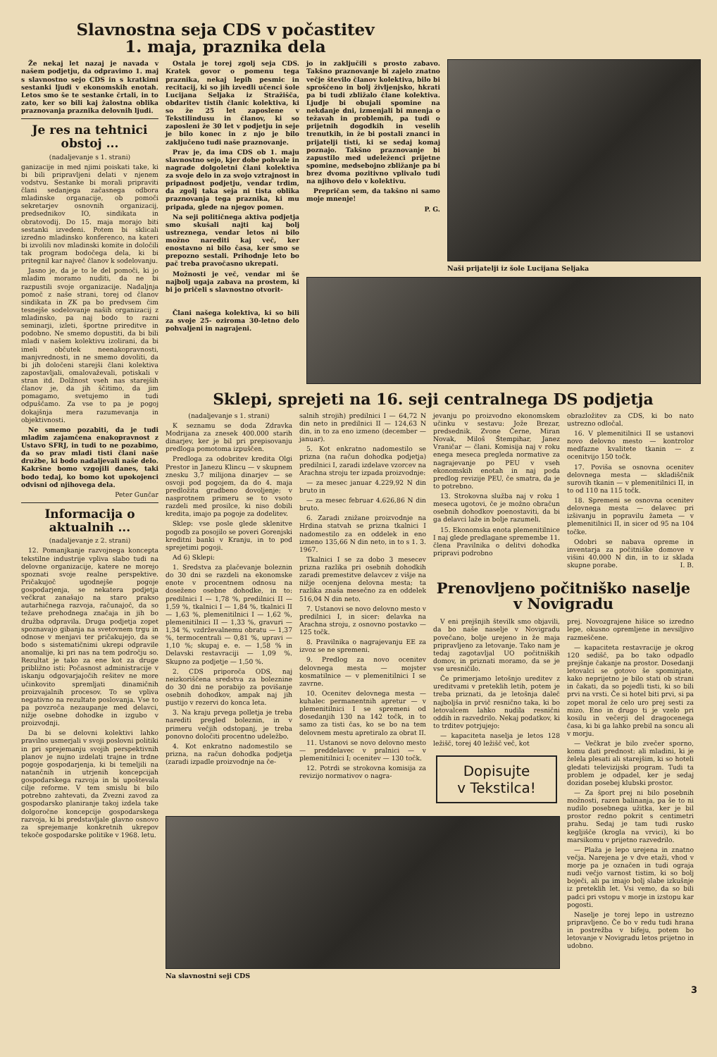Slavnostna seja CDS v počastitev
1. maja, praznika dela
Že nekaj let nazaj je navada v našem podjetju, da odpravimo 1. maj s slavnostno sejo CDS in s kratkimi sestanki ljudi v ekonomskih enotah. Letos smo še te sestanke črtali, in to zato, ker so bili kaj žalostna oblika praznovanja praznika delovnih ljudi.
Je res na tehtnici obstoj ...
(nadaljevanje s 1. strani)
ganizacije in med njimi poiskati take, ki bi bili pripravljeni delati v njenem vodstvu. Sestanke bi morali pripraviti člani sedanjega začasnega odbora mladinske organacije, ob pomoči sekretarjev osnovnih organizacij, predsednikov IO, sindikata in obratovodij. Do 15. maja morajo biti sestanki izvedeni. Potem bi sklicali izredno mladinsko konferenco, na kateri bi izvolili nov mladinski komite in določili tak program bodočega dela, ki bi pritegnil kar največ članov k sodelovanju.
Jasno je, da je to le del pomoči, ki jo mladim moramo nuditi, da ne bi razpustili svoje organizacije. Nadaljnja pomoč z naše strani, torej od članov sindikata in ZK pa bo predvsem čim tesnejše sodelovanje naših organizacij z mladinsko, pa naj bodo to razni seminarji, izleti, športne prireditve in podobno. Ne smemo dopustiti, da bi bili mladi v našem kolektivu izolirani, da bi imeli občutek neenakopravnosti, manjvrednosti, in ne smemo dovoliti, da bi jih določeni starejši člani kolektiva zapostavljali, omalovaževali, potiskali v stran itd. Dolžnost vseh nas starejših članov je, da jih ščitimo, da jim pomagamo, svetujemo in tudi odpuščamo. Za vse to pa je pogoj dokajšnja mera razumevanja in objektivnosti.
Ne smemo pozabiti, da je tudi mladim zajamčena enakopravnost z Ustavo SFRJ, in tudi to ne pozabimo, da so prav mladi tisti člani naše družbe, ki bodo nadaljevali naše delo. Kakršne bomo vzgojili danes, taki bodo tedaj, ko bomo kot upokojenci odvisni od njihovega dela.
Peter Gunčar
Informacija o aktualnih ...
(nadaljevanje z 2. strani)
12. Pomanjkanje razvojnega koncepta tekstilne industrije vpliva slabo tudi na delovne organizacije, katere ne morejo spoznati svoje realne perspektive. Pričakujoč ugodnejše pogoje gospodarjenja, se nekatera podjetja večkrat zanašajo na staro prakso autarhičnega razvoja, računajoč, da so težave prehodnega značaja in jih bo družba odpravila. Druga podjetja zopet spoznavajo gibanja na svetovnem trgu in odnose v menjavi ter pričakujejo, da se bodo s sistematičnimi ukrepi odpravile anomalije, ki pri nas na tem področju so. Rezultat je tako za ene kot za druge približno isti: Počasnost administracije v iskanju odgovarjajočih rešitev ne more učinkovito spremljati dinamičnih proizvajalnih procesov. To se vpliva negativno na rezultate poslovanja. Vse to pa povzroča nezaupanje med delavci, nižje osebne dohodke in izgubo v proizvodnji.
Da bi se delovni kolektivi lahko pravilno usmerjali v svoji poslovni politiki in pri sprejemanju svojih perspektivnih planov je nujno izdelati trajne in trdne pogoje gospodarjenja, ki bi temeljili na natančnih in utrjenih koncepcijah gospodarskega razvoja in bi upoštevala cilje reforme. V tem smislu bi bilo potrebno zahtevati, da Zvezni zavod za gospodarsko planiranje takoj izdela take dolgoročne koncepcije gospodarskega razvoja, ki bi predstavljale glavno osnovo za sprejemanje konkretnih ukrepov tekoče gospodarske politike v 1968. letu.
Ostala je torej zgolj seja CDS. Kratek govor o pomenu tega praznika, nekaj lepih pesmic in recitacij, ki so jih izvedli učenci šole Lucijana Seljaka iz Stražišča, obdaritev tistih članic kolektiva, ki so že 25 let zaposlene v Tekstilindusu in članov, ki so zaposleni že 30 let v podjetju in seje je bilo konec in z njo je bilo zaključeno tudi naše praznovanje.
Prav je, da ima CDS ob 1. maju slavnostno sejo, kjer dobe pohvale in nagrade dolgoletni člani kolektiva za svoje delo in za svojo vztrajnost in pripadnost podjetju, vendar trdim, da zgolj taka seja ni tista oblika praznovanja tega praznika, ki mu pripada, glede na njegov pomen.
Na seji političnega aktiva podjetja smo skušali najti kaj bolj ustreznega, vendar letos ni bilo možno narediti kaj več, ker enostavno ni bilo časa, ker smo se prepozno sestali. Prihodnje leto bo pač treba pravočasno ukrepati.
Možnosti je več, vendar mi še najbolj ugaja zabava na prostem, ki bi jo pričeli s slavnostno otvorit-
Člani našega kolektiva, ki so bili za svoje 25- oziroma 30-letno delo pohvaljeni in nagrajeni.
jo in zaključili s prosto zabavo. Takšno praznovanje bi zajelo znatno večje število članov kolektiva, bilo bi sproščeno in bolj življenjsko, hkrati pa bi tudi zbližalo člane kolektiva. Ljudje bi obujali spomine na nekdanje dni, izmenjali bi mnenja o težavah in problemih, pa tudi o prijetnih dogodkih in veselih trenutkih, in že bi postali znanci in prijatelji tisti, ki se sedaj komaj poznajo. Takšno praznovanje bi zapustilo med udeleženci prijetne spomine, medsebojno zbližanje pa bi brez dvoma pozitivno vplivalo tudi na njihovo delo v kolektivu.
Prepričan sem, da takšno ni samo moje mnenje!
P. G.
Naši prijatelji iz šole Lucijana Seljaka
Sklepi, sprejeti na 16. seji centralnega DS podjetja
(nadaljevanje s 1. strani)
K seznamu se doda Zdravka Modrijana za znesek 400.000 starih dinarjev, ker je bil pri prepisovanju predloga pomotoma izpuščen.
Predloga za odobritev kredita Olgi Prestor in Janezu Klincu — v skupnem znesku 3,7 milijona dinarjev — se osvoji pod pogojem, da do 4. maja predložita gradbeno dovoljenje; v nasprotnem primeru se to vsoto razdeli med prosilce, ki niso dobili kredita, imajo pa pogoje za dodelitev.
Sklep: vse posle glede sklenitve pogodb za posojilo se poveri Gorenjski kreditni banki v Kranju, in to pod sprejetimi pogoji.
Ad 6) Sklepi:
1. Sredstva za plačevanje boleznin do 30 dni se razdeli na ekonomske enote v procentnem odnosu na doseženo osebne dohodke, in to: predilnici I — 1,78 %, predilnici II — 1,59 %, tkalnici I — 1,84 %, tkalnici II — 1,63 %, plemenitilnici I — 1,62 %, plemenitilnici II — 1,33 %, gravuri — 1,34 %, vzdrževalnemu obratu — 1,37 %, termocentrali — 0,81 %, upravi — 1,10 %; skupaj e. e. — 1,58 % in Delavski restavraciji — 1,09 %. Skupno za podjetje — 1,50 %.
2. CDS priporoča ODS, naj neizkoriščena sredstva za boleznine do 30 dni ne porabijo za povišanje osebnih dohodkov, ampak naj jih pustijo v rezervi do konca leta.
3. Na kraju prvega polletja je treba narediti pregled boleznin, in v primeru večjih odstopanj, je treba ponovno določiti procentno udeležbo.
4. Kot enkratno nadomestilo se prizna, na račun dohodka podjetja (zaradi izpadle proizvodnje na če-
salnih strojih) predilnici I — 64,72 N din neto in predilnici II — 124,63 N din, in to za eno izmeno (december — januar).
5. Kot enkratno nadomestilo se prizna (na račun dohodka podjetja) predilnici I, zaradi izdelave vzorcev na Arachna stroju ter izpada proizvodnje:
— za mesec januar 4.229,92 N din bruto in
— za mesec februar 4.626,86 N din bruto.
6. Zaradi znižane proizvodnje na Hrdina statvah se prizna tkalnici I nadomestilo za en oddelek in eno izmeno 135,66 N din neto, in to s 1. 3. 1967.
Tkalnici I se za dobo 3 mesecev prizna razlika pri osebnih dohodkih zaradi premestitve delavcev z višje na nižje ocenjena delovna mesta; ta razlika znaša mesečno za en oddelek 516,04 N din neto.
7. Ustanovi se novo delovno mesto v predilnici I, in sicer: delavka na Arachna stroju, z osnovno postavko — 125 točk.
8. Pravilnika o nagrajevanju EE za izvoz se ne spremeni.
9. Predlog za novo ocenitev delovnega mesta — mojster kosmatilnice — v plemenitilnici I se zavrne.
10. Ocenitev delovnega mesta — kuhalec permanentnih apretur — v plemenitilnici I se spremeni od dosedanjih 130 na 142 točk, in to samo za tisti čas, ko se bo na tem delovnem mestu apretiralo za obrat II.
11. Ustanovi se novo delovno mesto — preddelavec v pralnici — v plemenitilnici I; ocenitev — 130 točk.
12. Potrdi se strokovna komisija za revizijo normativov o nagra-
jevanju po proizvodno ekonomskem učinku v sestavu: Jože Brezar, predsednik. Zvone Černe, Miran Novak, Miloš Štempihar, Janez Vraničar — člani. Komisija naj v roku enega meseca pregleda normative za nagrajevanje po PEU v vseh ekonomskih enotah in naj poda predlog revizije PEU, če smatra, da je to potrebno.
13. Strokovna služba naj v roku 1 meseca ugotovi, če je možno obračun osebnih dohodkov poenostaviti, da bi ga delavci laže in bolje razumeli.
15. Ekonomska enota plemenitilnice I naj glede predlagane spremembe 11. člena Pravilnika o delitvi dohodka pripravi podrobno
obrazložitev za CDS, ki bo nato ustrezno odločal.
16. V plemenitilnici II se ustanovi novo delovno mesto — kontrolor medfazne kvalitete tkanin — z ocenitvijo 150 točk.
17. Poviša se osnovna ocenitev delovnega mesta — skladiščnik surovih tkanin — v plemenitilnici II, in to od 110 na 115 točk.
18. Spremeni se osnovna ocenitev delovnega mesta — delavec pri izšivanju in popravilu žameta — v plemenitilnici II, in sicer od 95 na 104 točke.
Odobri se nabava opreme in inventarja za počitniške domove v višini 40.000 N din, in to iz sklada skupne porabe. I. B.
Prenovljeno počitniško naselje v Novigradu
V eni prejšnjih številk smo objavili, da bo naše naselje v Novigradu povečano, bolje urejeno in že maja pripravljeno za letovanje. Tako nam je tedaj zagotavljal UO počitniških domov, in priznati moramo, da se je vse uresničilo.
Če primerjamo letošnjo ureditev z ureditvami v preteklih letih, potem je treba priznati, da je letošnja daleč najboljša in prvič resnično taka, ki bo letovalcem lahko nudila resnični oddih in razvedrilo. Nekaj podatkov, ki to trditev potrjujejo:
— kapaciteta naselja je letos 128 ležišč, torej 40 ležišč več, kot
Dopisujte
v Tekstilca!
prej. Novozgrajene hišice so izredno lepe, okusno opremljene in nevsiljivo razmeščene.
— kapaciteta restavracije je okrog 120 sedišč, pa bo tako odpadlo prejšnje čakanje na prostor. Dosedanji letovalci se gotovo še spominjate, kako neprijetno je bilo stati ob strani in čakati, da so pojedli tisti, ki so bili prvi na vrsti. Če si hotel biti prvi, si pa zopet moral že celo uro prej sesti za mizo. Eno in drugo ti je vzelo pri kosilu in večerji del dragocenega časa, ki bi ga lahko prebil na soncu ali v morju.
— Večkrat je bilo zvečer sporno, komu dati prednost: ali mladini, ki je želela plesati ali starejšim, ki so hoteli gledati televizijski program. Tudi ta problem je odpadel, ker je sedaj dozidan posebej klubski prostor.
— Za šport prej ni bilo posebnih možnosti, razen balinanja, pa še to ni nudilo posebnega užitka, ker je bil prostor redno pokrit s centimetri prahu. Sedaj je tam tudi rusko kegljišče (krogla na vrvici), ki bo marsikomu v prijetno razvedrilo.
— Plaža je lepo urejena in znatno večja. Narejena je v dve etaži, vhod v morje pa je označen in tudi ograja nudi večjo varnost tistim, ki so bolj boječi, ali pa imajo bolj slabe izkušnje iz preteklih let. Vsi vemo, da so bili padci pri vstopu v morje in izstopu kar pogosti.
Naselje je torej lepo in ustrezno pripravljeno. Če bo v redu tudi hrana in postrežba v bifeju, potem bo letovanje v Novigradu letos prijetno in udobno.
Na slavnostni seji CDS
3